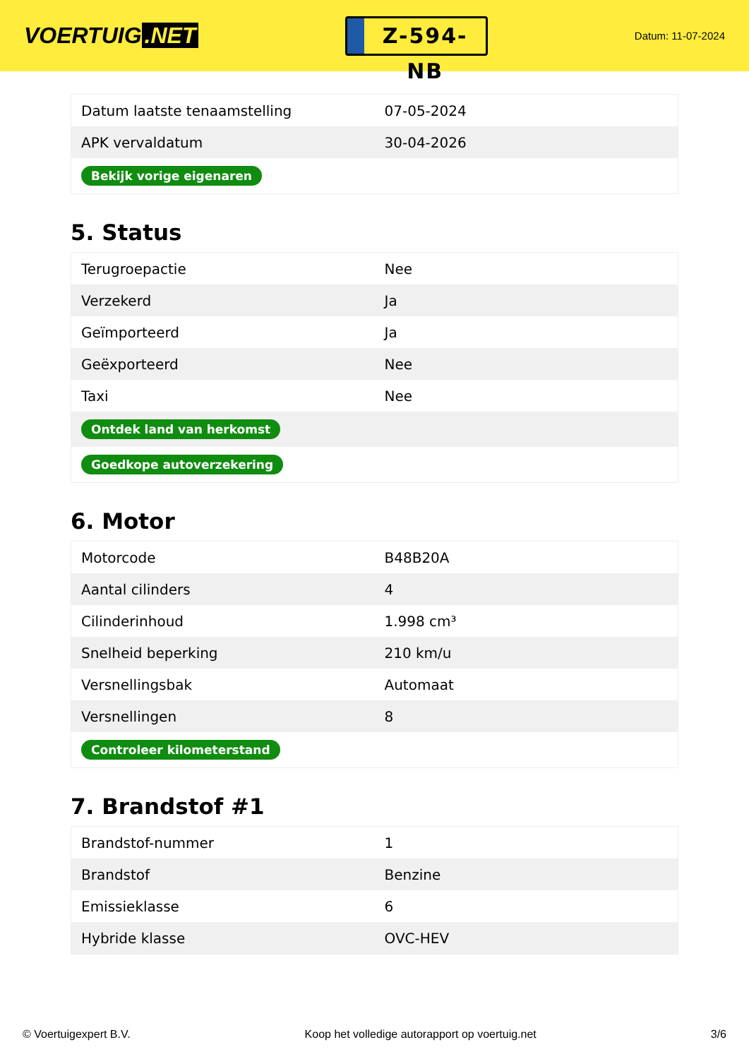VOERTUIG.NET
Z-594-NB
Datum: 11-07-2024
| Datum laatste tenaamstelling | 07-05-2024 |
| APK vervaldatum | 30-04-2026 |
| Bekijk vorige eigenaren | |
5. Status
| Terugroepactie | Nee |
| Verzekerd | Ja |
| Geïmporteerd | Ja |
| Geëxporteerd | Nee |
| Taxi | Nee |
| Ontdek land van herkomst | |
| Goedkope autoverzekering | |
6. Motor
| Motorcode | B48B20A |
| Aantal cilinders | 4 |
| Cilinderinhoud | 1.998 cm³ |
| Snelheid beperking | 210 km/u |
| Versnellingsbak | Automaat |
| Versnellingen | 8 |
| Controleer kilometerstand | |
7. Brandstof #1
| Brandstof-nummer | 1 |
| Brandstof | Benzine |
| Emissieklasse | 6 |
| Hybride klasse | OVC-HEV |
© Voertuigexpert B.V. Koop het volledige autorapport op voertuig.net 3/6